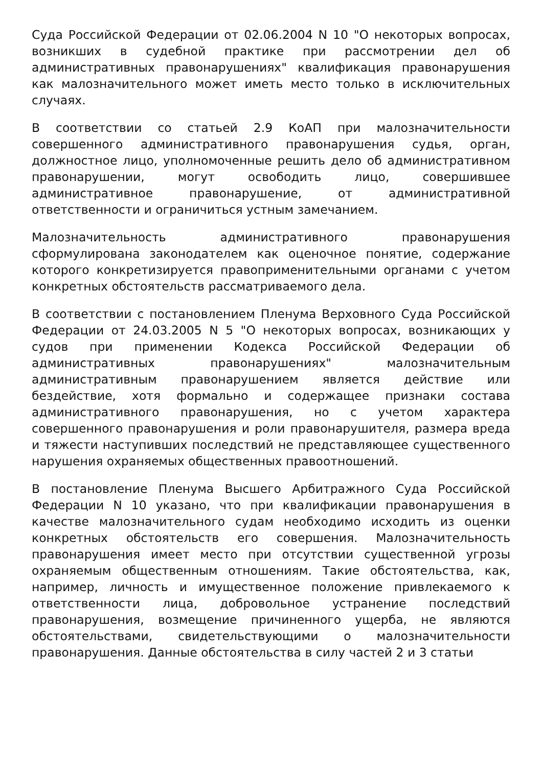Суда Российской Федерации от 02.06.2004 N 10 "О некоторых вопросах, возникших в судебной практике при рассмотрении дел об административных правонарушениях" квалификация правонарушения как малозначительного может иметь место только в исключительных случаях.
В соответствии со статьей 2.9 КоАП при малозначительности совершенного административного правонарушения судья, орган, должностное лицо, уполномоченные решить дело об административном правонарушении, могут освободить лицо, совершившее административное правонарушение, от административной ответственности и ограничиться устным замечанием.
Малозначительность административного правонарушения сформулирована законодателем как оценочное понятие, содержание которого конкретизируется правоприменительными органами с учетом конкретных обстоятельств рассматриваемого дела.
В соответствии с постановлением Пленума Верховного Суда Российской Федерации от 24.03.2005 N 5 "О некоторых вопросах, возникающих у судов при применении Кодекса Российской Федерации об административных правонарушениях" малозначительным административным правонарушением является действие или бездействие, хотя формально и содержащее признаки состава административного правонарушения, но с учетом характера совершенного правонарушения и роли правонарушителя, размера вреда и тяжести наступивших последствий не представляющее существенного нарушения охраняемых общественных правоотношений.
В постановление Пленума Высшего Арбитражного Суда Российской Федерации N 10 указано, что при квалификации правонарушения в качестве малозначительного судам необходимо исходить из оценки конкретных обстоятельств его совершения. Малозначительность правонарушения имеет место при отсутствии существенной угрозы охраняемым общественным отношениям. Такие обстоятельства, как, например, личность и имущественное положение привлекаемого к ответственности лица, добровольное устранение последствий правонарушения, возмещение причиненного ущерба, не являются обстоятельствами, свидетельствующими о малозначительности правонарушения. Данные обстоятельства в силу частей 2 и 3 статьи